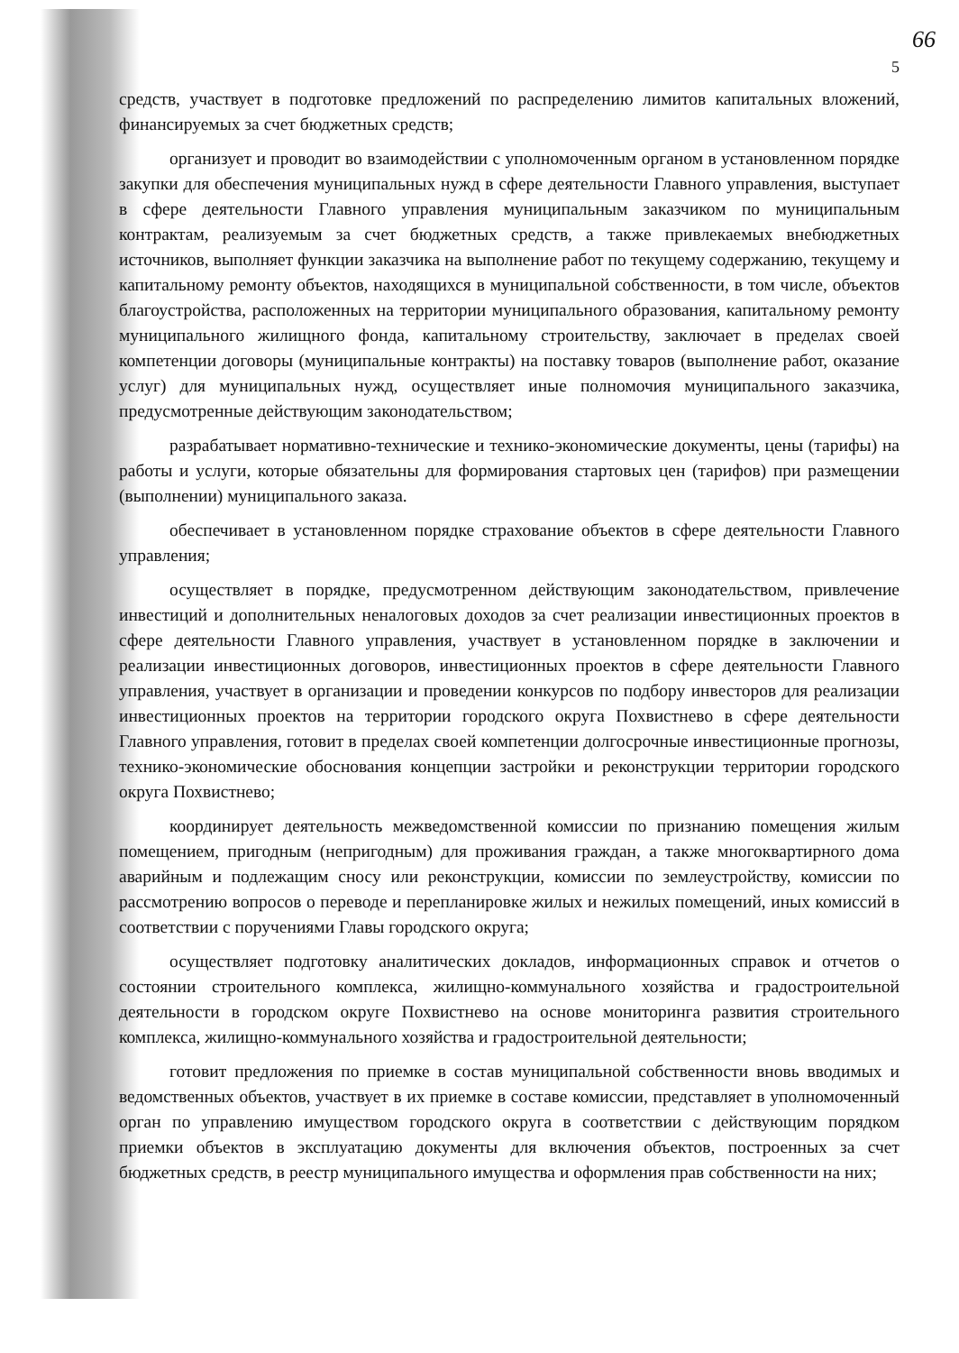66
5
средств, участвует в подготовке предложений по распределению лимитов капитальных вложений, финансируемых за счет бюджетных средств;
организует и проводит во взаимодействии с уполномоченным органом в установленном порядке закупки для обеспечения муниципальных нужд в сфере деятельности Главного управления, выступает в сфере деятельности Главного управления муниципальным заказчиком по муниципальным контрактам, реализуемым за счет бюджетных средств, а также привлекаемых внебюджетных источников, выполняет функции заказчика на выполнение работ по текущему содержанию, текущему и капитальному ремонту объектов, находящихся в муниципальной собственности, в том числе, объектов благоустройства, расположенных на территории муниципального образования, капитальному ремонту муниципального жилищного фонда, капитальному строительству, заключает в пределах своей компетенции договоры (муниципальные контракты) на поставку товаров (выполнение работ, оказание услуг) для муниципальных нужд, осуществляет иные полномочия муниципального заказчика, предусмотренные действующим законодательством;
разрабатывает нормативно-технические и технико-экономические документы, цены (тарифы) на работы и услуги, которые обязательны для формирования стартовых цен (тарифов) при размещении (выполнении) муниципального заказа.
обеспечивает в установленном порядке страхование объектов в сфере деятельности Главного управления;
осуществляет в порядке, предусмотренном действующим законодательством, привлечение инвестиций и дополнительных неналоговых доходов за счет реализации инвестиционных проектов в сфере деятельности Главного управления, участвует в установленном порядке в заключении и реализации инвестиционных договоров, инвестиционных проектов в сфере деятельности Главного управления, участвует в организации и проведении конкурсов по подбору инвесторов для реализации инвестиционных проектов на территории городского округа Похвистнево в сфере деятельности Главного управления, готовит в пределах своей компетенции долгосрочные инвестиционные прогнозы, технико-экономические обоснования концепции застройки и реконструкции территории городского округа Похвистнево;
координирует деятельность межведомственной комиссии по признанию помещения жилым помещением, пригодным (непригодным) для проживания граждан, а также многоквартирного дома аварийным и подлежащим сносу или реконструкции, комиссии по землеустройству, комиссии по рассмотрению вопросов о переводе и перепланировке жилых и нежилых помещений, иных комиссий в соответствии с поручениями Главы городского округа;
осуществляет подготовку аналитических докладов, информационных справок и отчетов о состоянии строительного комплекса, жилищно-коммунального хозяйства и градостроительной деятельности в городском округе Похвистнево на основе мониторинга развития строительного комплекса, жилищно-коммунального хозяйства и градостроительной деятельности;
готовит предложения по приемке в состав муниципальной собственности вновь вводимых и ведомственных объектов, участвует в их приемке в составе комиссии, представляет в уполномоченный орган по управлению имуществом городского округа в соответствии с действующим порядком приемки объектов в эксплуатацию документы для включения объектов, построенных за счет бюджетных средств, в реестр муниципального имущества и оформления прав собственности на них;